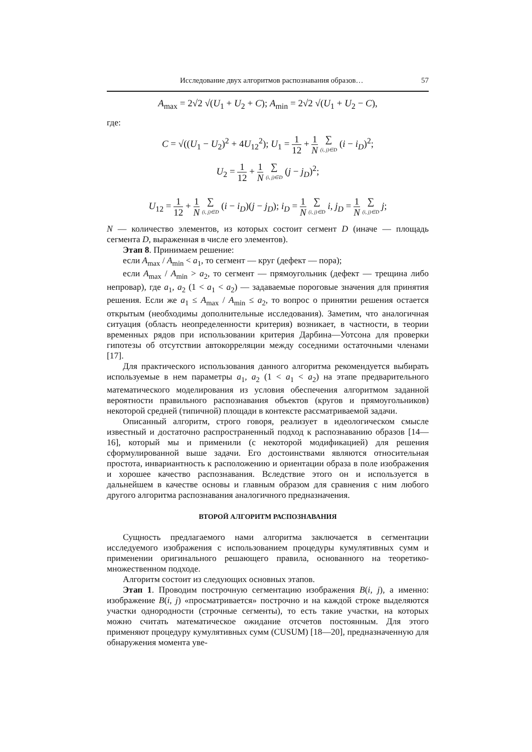Исследование двух алгоритмов распознавания образов… 57
A<sub>max</sub> = 2√2 √(U<sub>1</sub> + U<sub>2</sub> + C); A<sub>min</sub> = 2√2 √(U<sub>1</sub> + U<sub>2</sub> − C),
где:
C = √((U<sub>1</sub> − U<sub>2</sub>)<sup>2</sup> + 4U<sub>12</sub><sup>2</sup>); U<sub>1</sub> = 1 12 + 1 N ∑ (i, j)∈D (i − i<sub>D</sub>)<sup>2</sup>;
U<sub>2</sub> = 1 12 + 1 N ∑ (i, j)∈D (j − j<sub>D</sub>)<sup>2</sup>;
U<sub>12</sub> = 1 12 + 1 N ∑ (i, j)∈D (i − i<sub>D</sub>)(j − j<sub>D</sub>); i<sub>D</sub> = 1 N ∑ (i, j)∈D i, j<sub>D</sub> = 1 N ∑ (i, j)∈D j;
N — количество элементов, из которых состоит сегмент D (иначе — площадь сегмента D, выраженная в числе его элементов).
Этап 8. Принимаем решение:
если A<sub>max</sub> / A<sub>min</sub> < a<sub>1</sub>, то сегмент — круг (дефект — пора);
если A<sub>max</sub> / A<sub>min</sub> > a<sub>2</sub>, то сегмент — прямоугольник (дефект — трещина либо непровар), где a<sub>1</sub>, a<sub>2</sub> (1 < a<sub>1</sub> < a<sub>2</sub>) — задаваемые пороговые значения для принятия решения. Если же a<sub>1</sub> ≤ A<sub>max</sub> / A<sub>min</sub> ≤ a<sub>2</sub>, то вопрос о принятии решения остается открытым (необходимы дополнительные исследования). Заметим, что аналогичная ситуация (область неопределенности критерия) возникает, в частности, в теории временных рядов при использовании критерия Дарбина—Уотсона для проверки гипотезы об отсутствии автокорреляции между соседними остаточными членами [17].
Для практического использования данного алгоритма рекомендуется выбирать используемые в нем параметры a<sub>1</sub>, a<sub>2</sub> (1 < a<sub>1</sub> < a<sub>2</sub>) на этапе предварительного математического моделирования из условия обеспечения алгоритмом заданной вероятности правильного распознавания объектов (кругов и прямоугольников) некоторой средней (типичной) площади в контексте рассматриваемой задачи.
Описанный алгоритм, строго говоря, реализует в идеологическом смысле известный и достаточно распространенный подход к распознаванию образов [14—16], который мы и применили (с некоторой модификацией) для решения сформулированной выше задачи. Его достоинствами являются относительная простота, инвариантность к расположению и ориентации образа в поле изображения и хорошее качество распознавания. Вследствие этого он и используется в дальнейшем в качестве основы и главным образом для сравнения с ним любого другого алгоритма распознавания аналогичного предназначения.
ВТОРОЙ АЛГОРИТМ РАСПОЗНАВАНИЯ
Сущность предлагаемого нами алгоритма заключается в сегментации исследуемого изображения с использованием процедуры кумулятивных сумм и применении оригинального решающего правила, основанного на теоретико-множественном подходе.
Алгоритм состоит из следующих основных этапов.
Этап 1. Проводим построчную сегментацию изображения B(i, j), а именно: изображение B(i, j) «просматривается» построчно и на каждой строке выделяются участки однородности (строчные сегменты), то есть такие участки, на которых можно считать математическое ожидание отсчетов постоянным. Для этого применяют процедуру кумулятивных сумм (CUSUM) [18—20], предназначенную для обнаружения момента уве-